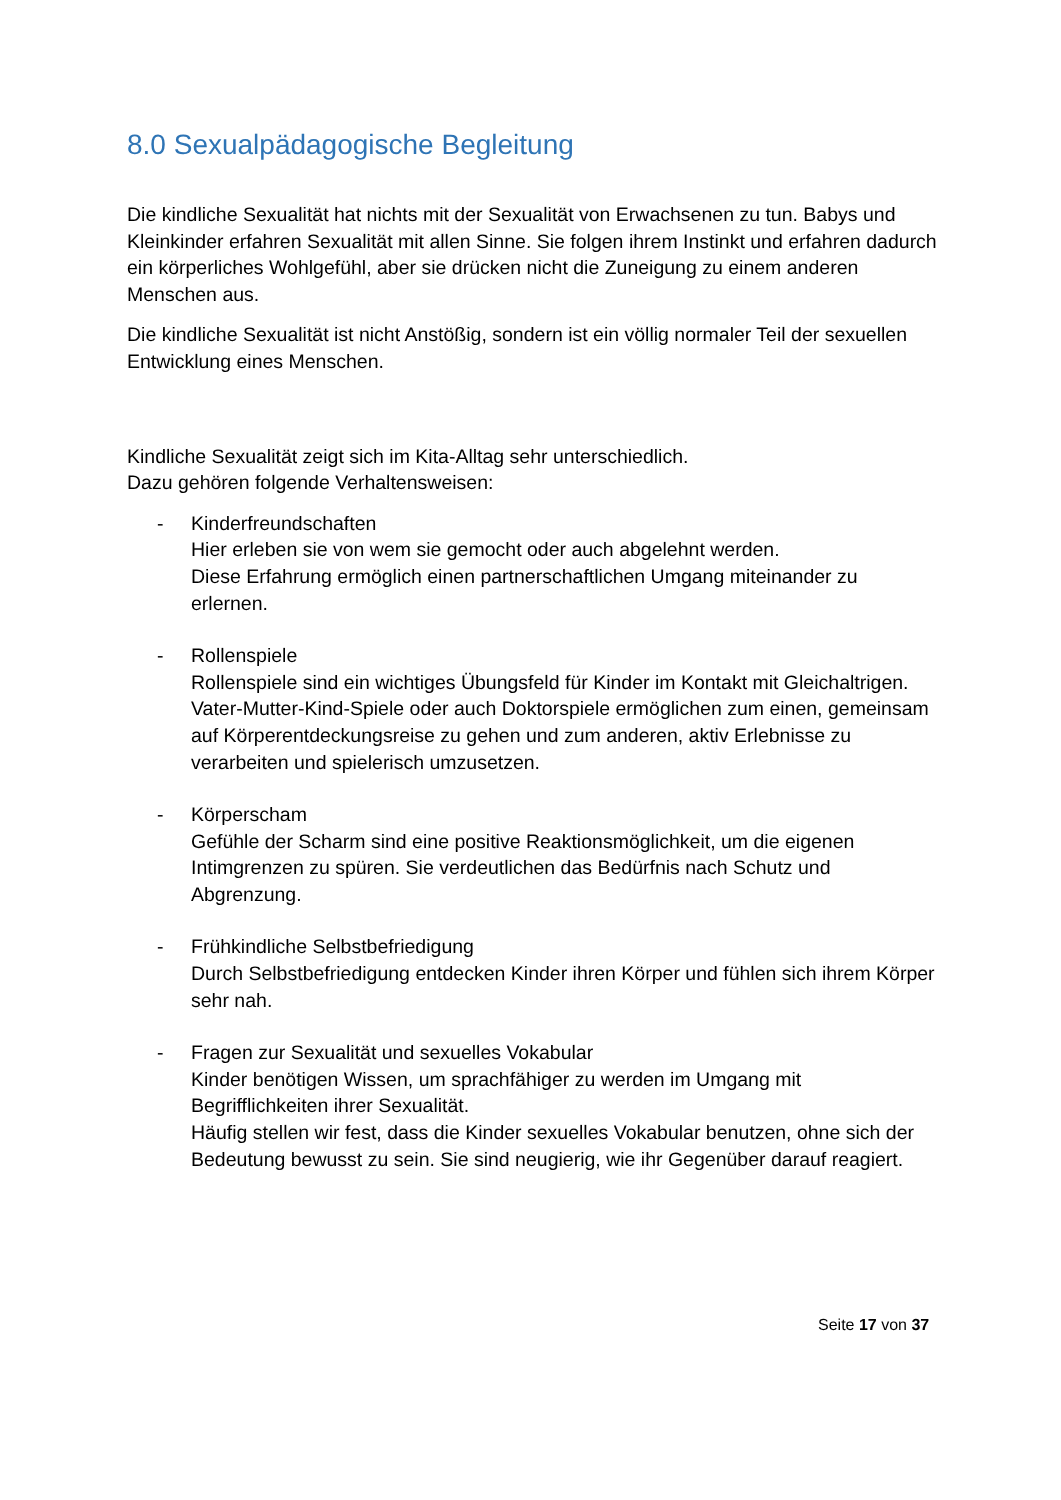8.0 Sexualpädagogische Begleitung
Die kindliche Sexualität hat nichts mit der Sexualität von Erwachsenen zu tun. Babys und Kleinkinder erfahren Sexualität mit allen Sinne. Sie folgen ihrem Instinkt und erfahren dadurch ein körperliches Wohlgefühl, aber sie drücken nicht die Zuneigung zu einem anderen Menschen aus.
Die kindliche Sexualität ist nicht Anstößig, sondern ist ein völlig normaler Teil der sexuellen Entwicklung eines Menschen.
Kindliche Sexualität zeigt sich im Kita-Alltag sehr unterschiedlich.
Dazu gehören folgende Verhaltensweisen:
- Kinderfreundschaften
Hier erleben sie von wem sie gemocht oder auch abgelehnt werden.
Diese Erfahrung ermöglich einen partnerschaftlichen Umgang miteinander zu erlernen.
- Rollenspiele
Rollenspiele sind ein wichtiges Übungsfeld für Kinder im Kontakt mit Gleichaltrigen. Vater-Mutter-Kind-Spiele oder auch Doktorspiele ermöglichen zum einen, gemeinsam auf Körperentdeckungsreise zu gehen und zum anderen, aktiv Erlebnisse zu verarbeiten und spielerisch umzusetzen.
- Körperscham
Gefühle der Scharm sind eine positive Reaktionsmöglichkeit, um die eigenen Intimgrenzen zu spüren. Sie verdeutlichen das Bedürfnis nach Schutz und Abgrenzung.
- Frühkindliche Selbstbefriedigung
Durch Selbstbefriedigung entdecken Kinder ihren Körper und fühlen sich ihrem Körper sehr nah.
- Fragen zur Sexualität und sexuelles Vokabular
Kinder benötigen Wissen, um sprachfähiger zu werden im Umgang mit Begrifflichkeiten ihrer Sexualität.
Häufig stellen wir fest, dass die Kinder sexuelles Vokabular benutzen, ohne sich der Bedeutung bewusst zu sein. Sie sind neugierig, wie ihr Gegenüber darauf reagiert.
Seite 17 von 37